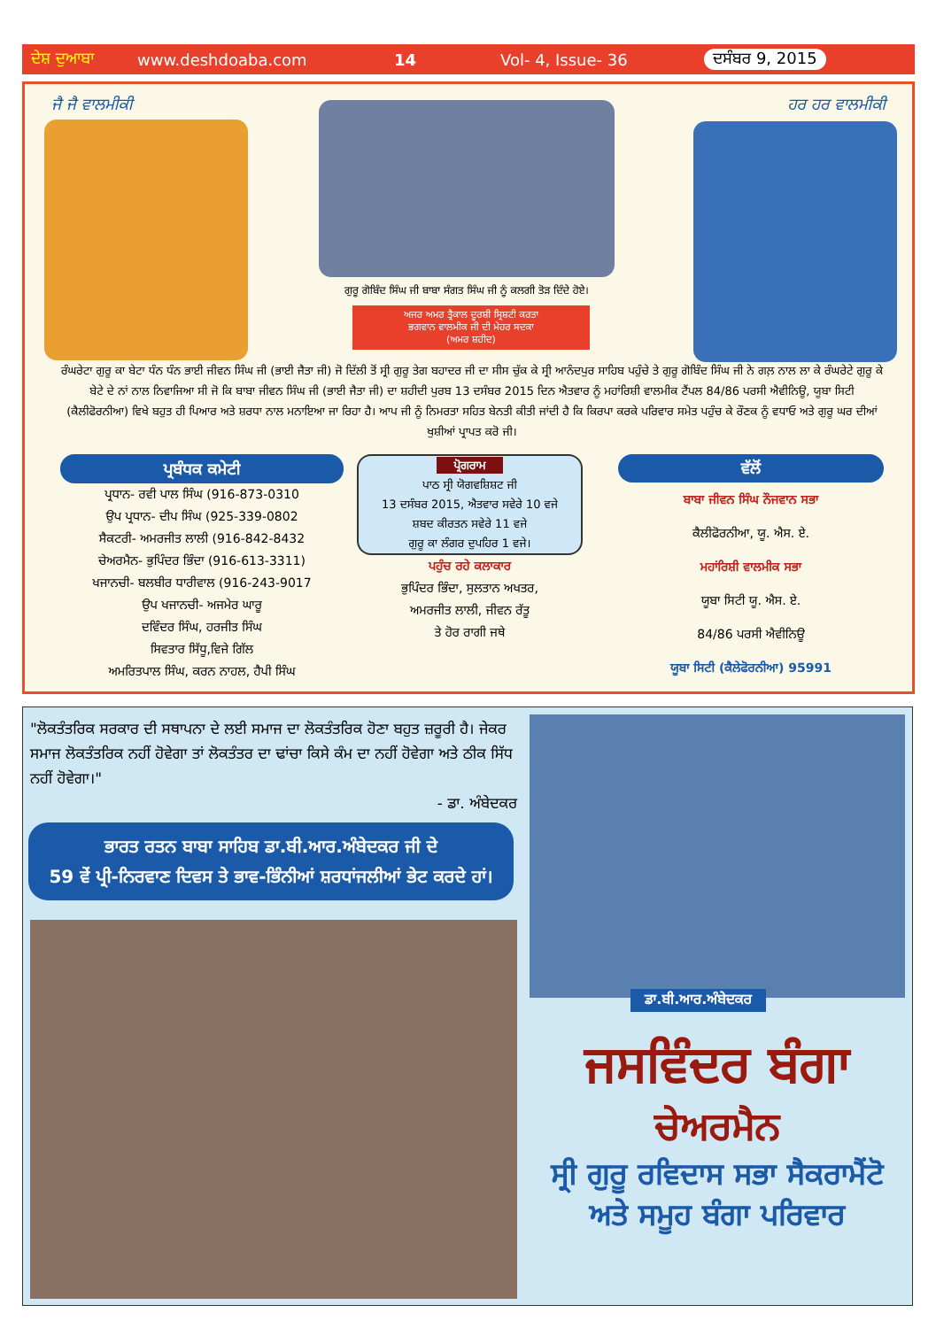ਦੇਸ਼ ਦੁਆਬਾ
www.deshdoaba.com 14 Vol- 4, Issue- 36 ਦਸੰਬਰ 9, 2015
ਜੈ ਜੈ ਵਾਲਮੀਕੀ ਹਰ ਹਰ ਵਾਲਮੀਕੀ
ਗੁਰੂ ਗੋਬਿੰਦ ਸਿੰਘ ਜੀ ਬਾਬਾ ਸੰਗਤ ਸਿੰਘ ਜੀ ਨੂੰ ਕਲਗੀ ਤੋੜ ਦਿੰਦੇ ਹੋਏ।
ਅਜਰ ਅਮਰ ਤ੍ਰੈਕਾਲ ਦੂਰਸ਼ੀ ਸ੍ਰਿਸ਼ਟੀ ਕਰਤਾ
ਭਗਵਾਨ ਵਾਲਮੀਕ ਜੀ ਦੀ ਮੇਹਰ ਸਦਕਾ
(ਅਮਰ ਸ਼ਹੀਦ)
ਰੰਘਰੇਟਾ ਗੁਰੂ ਕਾ ਬੇਟਾ ਧੰਨ ਧੰਨ ਭਾਈ ਜੀਵਨ ਸਿੰਘ ਜੀ (ਭਾਈ ਜੈਤਾ ਜੀ) ਜੋ ਦਿੱਲੀ ਤੋਂ ਸ੍ਰੀ ਗੁਰੂ ਤੇਗ ਬਹਾਦਰ ਜੀ ਦਾ ਸੀਸ ਚੁੱਕ ਕੇ ਸ੍ਰੀ ਆਨੰਦਪੁਰ ਸਾਹਿਬ ਪਹੁੰਚੇ ਤੇ ਗੁਰੂ ਗੋਬਿੰਦ ਸਿੰਘ ਜੀ ਨੇ ਗਲ਼ ਨਾਲ ਲਾ ਕੇ ਰੰਘਰੇਟੇ ਗੁਰੂ ਕੇ ਬੇਟੇ ਦੇ ਨਾਂ ਨਾਲ ਨਿਵਾਜਿਆ ਸੀ ਜੋ ਕਿ ਬਾਬਾ ਜੀਵਨ ਸਿੰਘ ਜੀ (ਭਾਈ ਜੈਤਾ ਜੀ) ਦਾ ਸ਼ਹੀਦੀ ਪੁਰਬ 13 ਦਸੰਬਰ 2015 ਦਿਨ ਐਤਵਾਰ ਨੂੰ ਮਹਾਂਰਿਸ਼ੀ ਵਾਲਮੀਕ ਟੈਂਪਲ 84/86 ਪਰਸੀ ਐਵੀਨਿਊ, ਯੂਬਾ ਸਿਟੀ (ਕੈਲੀਫੋਰਨੀਆ) ਵਿਖੇ ਬਹੁਤ ਹੀ ਪਿਆਰ ਅਤੇ ਸ਼ਰਧਾ ਨਾਲ ਮਨਾਇਆ ਜਾ ਰਿਹਾ ਹੈ। ਆਪ ਜੀ ਨੂੰ ਨਿਮਰਤਾ ਸਹਿਤ ਬੇਨਤੀ ਕੀਤੀ ਜਾਂਦੀ ਹੈ ਕਿ ਕਿਰਪਾ ਕਰਕੇ ਪਰਿਵਾਰ ਸਮੇਤ ਪਹੁੰਚ ਕੇ ਰੌਣਕ ਨੂੰ ਵਧਾਓ ਅਤੇ ਗੁਰੂ ਘਰ ਦੀਆਂ ਖੁਸ਼ੀਆਂ ਪ੍ਰਾਪਤ ਕਰੋ ਜੀ।
ਪ੍ਰਬੰਧਕ ਕਮੇਟੀ
ਪ੍ਰਧਾਨ- ਰਵੀ ਪਾਲ ਸਿੰਘ (916-873-0310
ਉਪ ਪ੍ਰਧਾਨ- ਦੀਪ ਸਿੰਘ (925-339-0802
ਸੈਕਟਰੀ- ਅਮਰਜੀਤ ਲਾਲੀ (916-842-8432
ਚੇਅਰਮੈਨ- ਭੁਪਿੰਦਰ ਭਿੰਦਾ (916-613-3311)
ਖਜਾਨਚੀ- ਬਲਬੀਰ ਧਾਰੀਵਾਲ (916-243-9017
ਉਪ ਖਜਾਨਚੀ- ਅਜਮੇਰ ਘਾਰੂ
ਦਵਿੰਦਰ ਸਿੰਘ, ਹਰਜੀਤ ਸਿੰਘ
ਸਿਵਤਾਰ ਸਿੱਧੂ,ਵਿਜੇ ਗਿੱਲ
ਅਮਰਿਤਪਾਲ ਸਿੰਘ, ਕਰਨ ਨਾਹਲ, ਹੈਪੀ ਸਿੰਘ
ਪ੍ਰੋਗਰਾਮ
ਪਾਠ ਸ੍ਰੀ ਯੋਗਵਸ਼ਿਸ਼ਟ ਜੀ
13 ਦਸੰਬਰ 2015, ਐਤਵਾਰ ਸਵੇਰੇ 10 ਵਜੇ
ਸ਼ਬਦ ਕੀਰਤਨ ਸਵੇਰੇ 11 ਵਜੇ
ਗੁਰੂ ਕਾ ਲੰਗਰ ਦੁਪਹਿਰ 1 ਵਜੇ।
ਪਹੁੰਚ ਰਹੇ ਕਲਾਕਾਰ
ਭੁਪਿੰਦਰ ਭਿੰਦਾ, ਸੁਲਤਾਨ ਅਖਤਰ,
ਅਮਰਜੀਤ ਲਾਲੀ, ਜੀਵਨ ਰੱਤੂ
ਤੇ ਹੋਰ ਰਾਗੀ ਜਥੇ
ਵੱਲੋਂ
ਬਾਬਾ ਜੀਵਨ ਸਿੰਘ ਨੌਜਵਾਨ ਸਭਾ
ਕੈਲੀਫੋਰਨੀਆ, ਯੂ. ਐਸ. ਏ.
ਮਹਾਂਰਿਸ਼ੀ ਵਾਲਮੀਕ ਸਭਾ
ਯੂਬਾ ਸਿਟੀ ਯੂ. ਐਸ. ਏ.
84/86 ਪਰਸੀ ਐਵੀਨਿਊ
ਯੂਬਾ ਸਿਟੀ (ਕੈਲੇਫੋਰਨੀਆ) 95991
"ਲੋਕਤੰਤਰਿਕ ਸਰਕਾਰ ਦੀ ਸਥਾਪਨਾ ਦੇ ਲਈ ਸਮਾਜ ਦਾ ਲੋਕਤੰਤਰਿਕ ਹੋਣਾ ਬਹੁਤ ਜ਼ਰੂਰੀ ਹੈ। ਜੇਕਰ ਸਮਾਜ ਲੋਕਤੰਤਰਿਕ ਨਹੀਂ ਹੋਵੇਗਾ ਤਾਂ ਲੋਕਤੰਤਰ ਦਾ ਢਾਂਚਾ ਕਿਸੇ ਕੰਮ ਦਾ ਨਹੀਂ ਹੋਵੇਗਾ ਅਤੇ ਠੀਕ ਸਿੱਧ ਨਹੀਂ ਹੋਵੇਗਾ।"
- ਡਾ. ਅੰਬੇਦਕਰ
ਭਾਰਤ ਰਤਨ ਬਾਬਾ ਸਾਹਿਬ ਡਾ.ਬੀ.ਆਰ.ਅੰਬੇਦਕਰ ਜੀ ਦੇ
59 ਵੇਂ ਪ੍ਰੀ-ਨਿਰਵਾਣ ਦਿਵਸ ਤੇ ਭਾਵ-ਭਿੰਨੀਆਂ ਸ਼ਰਧਾਂਜਲੀਆਂ ਭੇਟ ਕਰਦੇ ਹਾਂ।
ਡਾ.ਬੀ.ਆਰ.ਅੰਬੇਦਕਰ
ਜਸਵਿੰਦਰ ਬੰਗਾ
ਚੇਅਰਮੈਨ
ਸ੍ਰੀ ਗੁਰੂ ਰਵਿਦਾਸ ਸਭਾ ਸੈਕਰਾਮੈਂਟੋ
ਅਤੇ ਸਮੂਹ ਬੰਗਾ ਪਰਿਵਾਰ